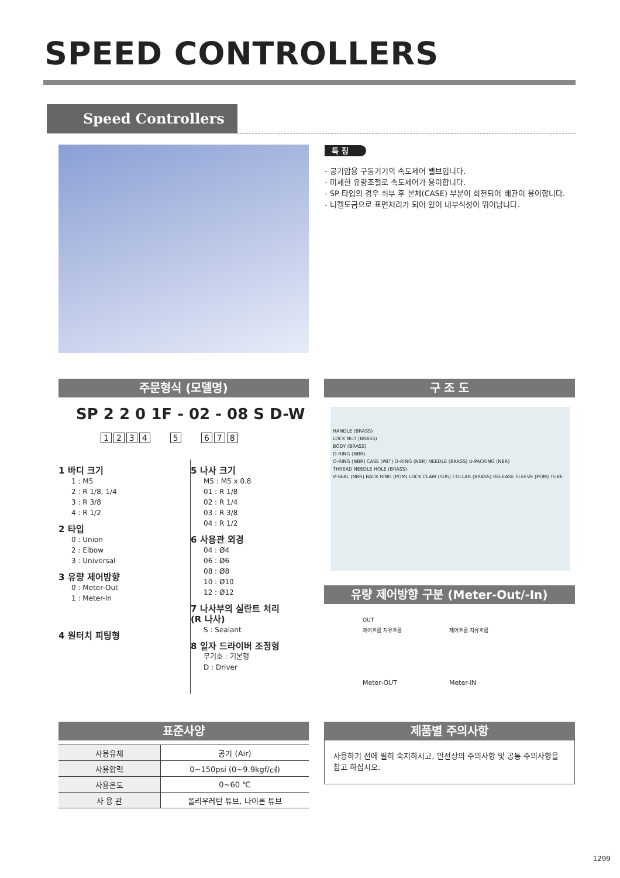SPEED CONTROLLERS
Speed Controllers
특 징
- 공기압용 구동기기의 속도제어 밸브입니다.
- 미세한 유량조절로 속도제어가 용이합니다.
- SP 타입의 경우 취부 후 본체(CASE) 부분이 회전되어 배관이 용이합니다.
- 니켈도금으로 표면처리가 되어 있어 내부식성이 뛰어납니다.
주문형식 (모델명) 구 조 도
SP 2 2 0 1F - 02 - 08 S D-W
1234 5 678
1 바디 크기
1 : M5
2 : R 1/8, 1/4
3 : R 3/8
4 : R 1/2
2 타입
0 : Union
2 : Elbow
3 : Universal
3 유량 제어방향
0 : Meter-Out
1 : Meter-In
4 원터치 피팅형
5 나사 크기
M5 : M5 x 0.8
01 : R 1/8
02 : R 1/4
03 : R 3/8
04 : R 1/2
6 사용관 외경
04 : Ø4
06 : Ø6
08 : Ø8
10 : Ø10
12 : Ø12
7 나사부의 실란트 처리
(R 나사)
S : Sealant
8 일자 드라이버 조정형
무기호 : 기본형
D : Driver
HANDLE (BRASS)
LOCK NUT (BRASS)
BODY (BRASS)
O-RING (NBR)
O-RING (NBR) CASE (PBT) O-RING (NBR) NEEDLE (BRASS) U-PACKING (NBR)
THREAD NEEDLE HOLE (BRASS)
V-SEAL (NBR) BACK RING (POM) LOCK CLAW (SUS) COLLAR (BRASS) RELEASE SLEEVE (POM) TUBE
유량 제어방향 구분 (Meter-Out/-In)
OUT
제어흐름 자유흐름
Meter-OUT
제어흐름 자유흐름
Meter-IN
표준사양
| 사용유체 | 공기 (Air) |
| 사용압력 | 0~150psi (0~9.9kgf/㎠) |
| 사용온도 | 0~60 ℃ |
| 사 용 관 | 폴리우레탄 튜브, 나이론 튜브 |
제품별 주의사항
사용하기 전에 필히 숙지하시고, 안전상의 주의사항 및 공통 주의사항을 참고 하십시오.
1299